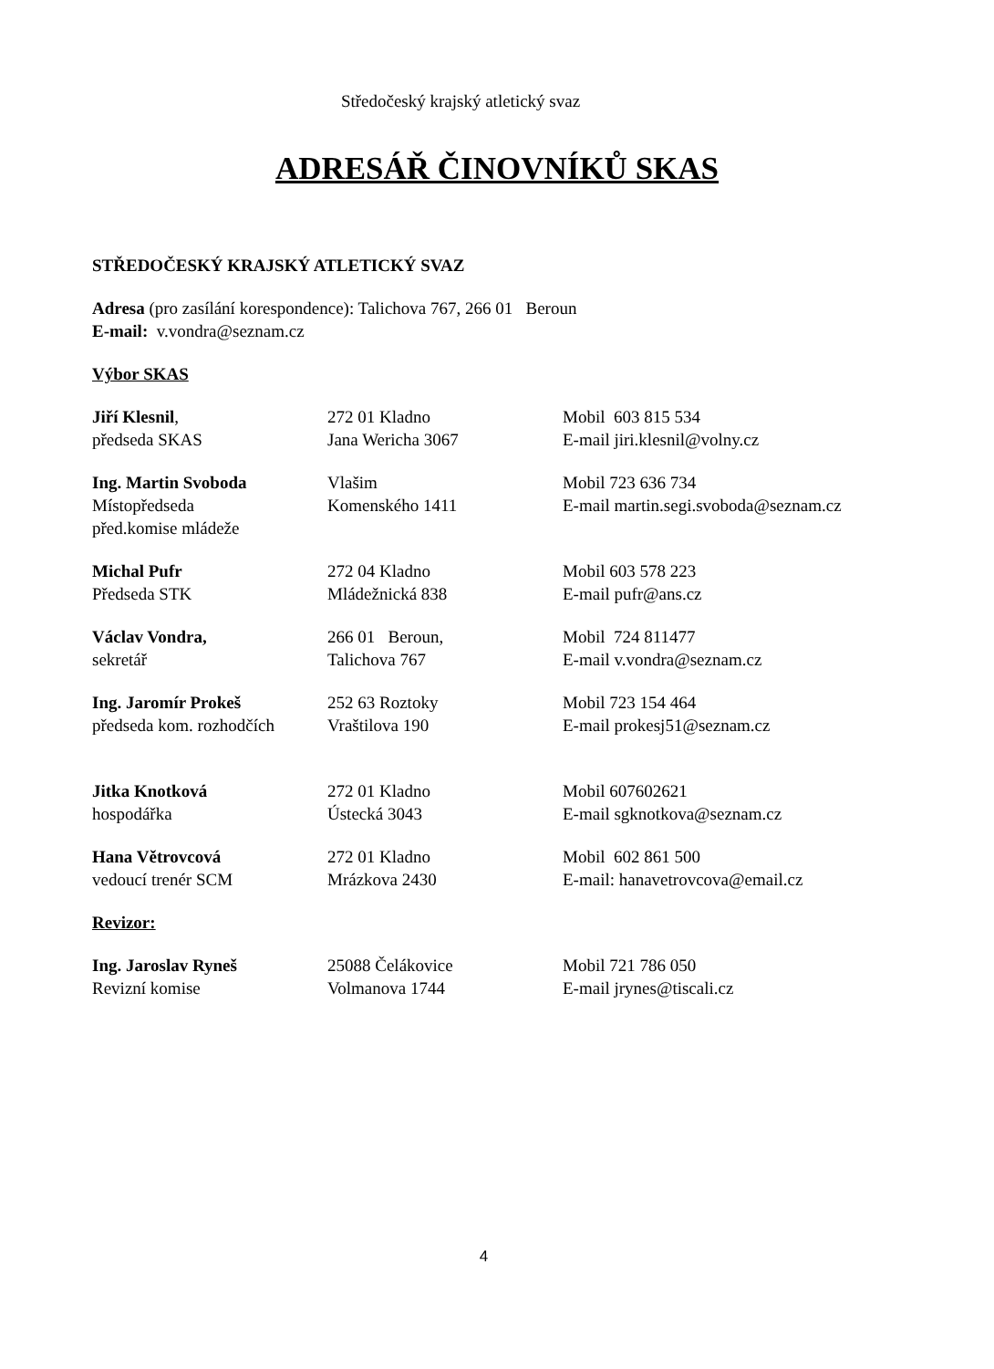Středočeský krajský atletický svaz
ADRESÁŘ ČINOVNÍKŮ SKAS
STŘEDOČESKÝ KRAJSKÝ ATLETICKÝ SVAZ
Adresa (pro zasílání korespondence): Talichova 767, 266 01 Beroun
E-mail: v.vondra@seznam.cz
Výbor SKAS
| Jiří Klesnil , | 272 01 Kladno | Mobil 603 815 534 |
| předseda SKAS | Jana Wericha 3067 | E-mail jiri.klesnil@volny.cz |
| Ing. Martin Svoboda | Vlašim | Mobil 723 636 734 |
| Místopředseda | Komenského 1411 | E-mail martin.segi.svoboda@seznam.cz |
| před.komise mládeže | | |
| Michal Pufr | 272 04 Kladno | Mobil 603 578 223 |
| Předseda STK | Mládežnická 838 | E-mail pufr@ans.cz |
| Václav Vondra, | 266 01 Beroun, | Mobil 724 811477 |
| sekretář | Talichova 767 | E-mail v.vondra@seznam.cz |
| Ing. Jaromír Prokeš | 252 63 Roztoky | Mobil 723 154 464 |
| předseda kom. rozhodčích | Vraštilova 190 | E-mail prokesj51@seznam.cz |
| Jitka Knotková | 272 01 Kladno | Mobil 607602621 |
| hospodářka | Ústecká 3043 | E-mail sgknotkova@seznam.cz |
| Hana Větrovcová | 272 01 Kladno | Mobil 602 861 500 |
| vedoucí trenér SCM | Mrázkova 2430 | E-mail: hanavetrovcova@email.cz |
Revizor:
| Ing. Jaroslav Ryneš | 25088 Čelákovice | Mobil 721 786 050 |
| Revizní komise | Volmanova 1744 | E-mail jrynes@tiscali.cz |
4